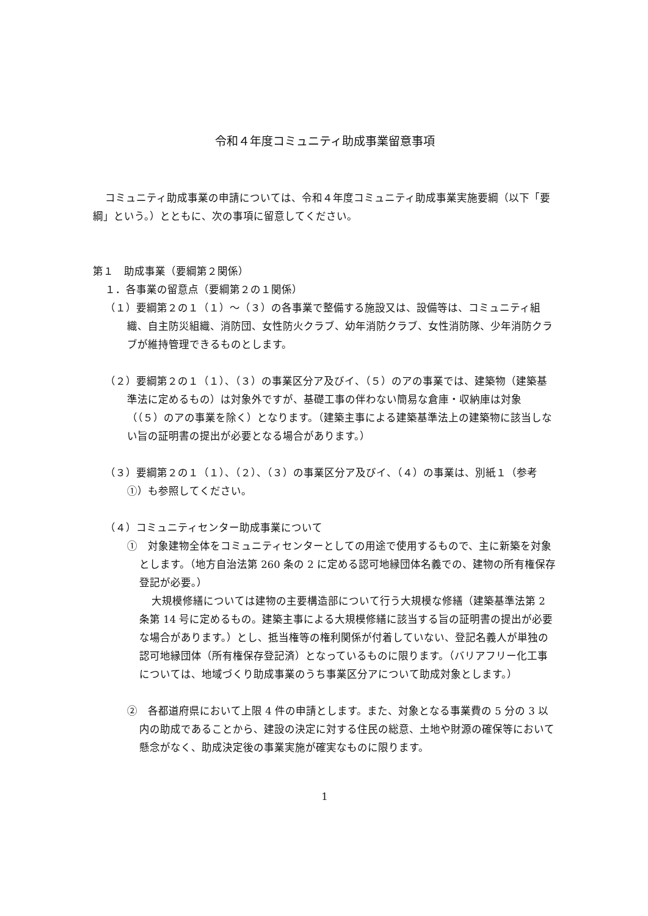令和４年度コミュニティ助成事業留意事項
コミュニティ助成事業の申請については、令和４年度コミュニティ助成事業実施要綱（以下「要綱」という。）とともに、次の事項に留意してください。
第１　助成事業（要綱第２関係）
１．各事業の留意点（要綱第２の１関係）
（１）要綱第２の１（１）～（３）の各事業で整備する施設又は、設備等は、コミュニティ組織、自主防災組織、消防団、女性防火クラブ、幼年消防クラブ、女性消防隊、少年消防クラブが維持管理できるものとします。
（２）要綱第２の１（１）、（３）の事業区分ア及びイ、（５）のアの事業では、建築物（建築基準法に定めるもの）は対象外ですが、基礎工事の伴わない簡易な倉庫・収納庫は対象（（５）のアの事業を除く）となります。（建築主事による建築基準法上の建築物に該当しない旨の証明書の提出が必要となる場合があります。）
（３）要綱第２の１（１）、（２）、（３）の事業区分ア及びイ、（４）の事業は、別紙１（参考①）も参照してください。
（４）コミュニティセンター助成事業について
①　対象建物全体をコミュニティセンターとしての用途で使用するもので、主に新築を対象とします。（地方自治法第 260 条の 2 に定める認可地縁団体名義での、建物の所有権保存登記が必要。）
大規模修繕については建物の主要構造部について行う大規模な修繕（建築基準法第 2 条第 14 号に定めるもの。建築主事による大規模修繕に該当する旨の証明書の提出が必要な場合があります。）とし、抵当権等の権利関係が付着していない、登記名義人が単独の認可地縁団体（所有権保存登記済）となっているものに限ります。（バリアフリー化工事については、地域づくり助成事業のうち事業区分アについて助成対象とします。）
②　各都道府県において上限 4 件の申請とします。また、対象となる事業費の 5 分の 3 以内の助成であることから、建設の決定に対する住民の総意、土地や財源の確保等において懸念がなく、助成決定後の事業実施が確実なものに限ります。
1